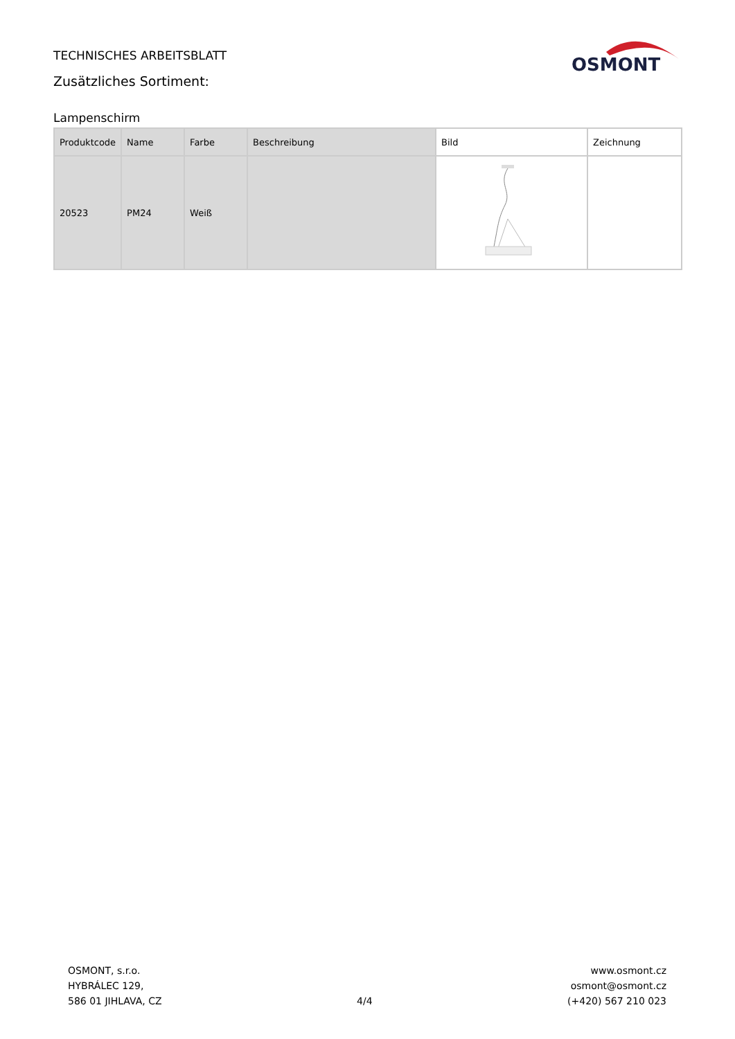TECHNISCHES ARBEITSBLATT
Zusätzliches Sortiment:
OSMONT
Lampenschirm
| Produktcode | Name | Farbe | Beschreibung | Bild | Zeichnung |
| --- | --- | --- | --- | --- | --- |
| 20523 | PM24 | Weiß | | | |
OSMONT, s.r.o.
HYBRÁLEC 129,
586 01 JIHLAVA, CZ
4/4 www.osmont.cz
osmont@osmont.cz
(+420) 567 210 023